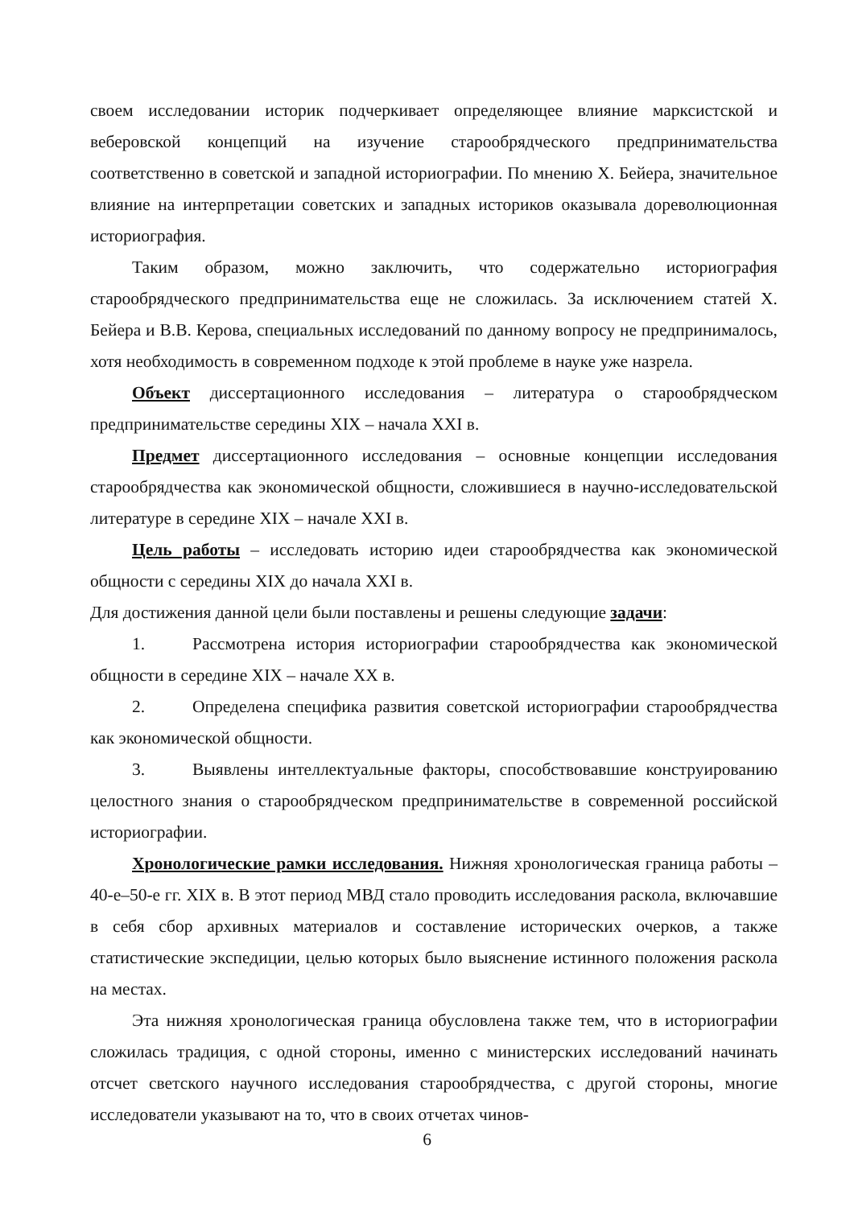своем исследовании историк подчеркивает определяющее влияние марксистской и веберовской концепций на изучение старообрядческого предпринимательства соответственно в советской и западной историографии. По мнению Х. Бейера, значительное влияние на интерпретации советских и западных историков оказывала дореволюционная историография.
Таким образом, можно заключить, что содержательно историография старообрядческого предпринимательства еще не сложилась. За исключением статей Х. Бейера и В.В. Керова, специальных исследований по данному вопросу не предпринималось, хотя необходимость в современном подходе к этой проблеме в науке уже назрела.
Объект диссертационного исследования – литература о старообрядческом предпринимательстве середины XIX – начала XXI в.
Предмет диссертационного исследования – основные концепции исследования старообрядчества как экономической общности, сложившиеся в научно-исследовательской литературе в середине XIX – начале XXI в.
Цель работы – исследовать историю идеи старообрядчества как экономической общности с середины XIX до начала XXI в.
Для достижения данной цели были поставлены и решены следующие задачи:
1. Рассмотрена история историографии старообрядчества как экономической общности в середине XIX – начале XX в.
2. Определена специфика развития советской историографии старообрядчества как экономической общности.
3. Выявлены интеллектуальные факторы, способствовавшие конструированию целостного знания о старообрядческом предпринимательстве в современной российской историографии.
Хронологические рамки исследования. Нижняя хронологическая граница работы – 40-е–50-е гг. XIX в. В этот период МВД стало проводить исследования раскола, включавшие в себя сбор архивных материалов и составление исторических очерков, а также статистические экспедиции, целью которых было выяснение истинного положения раскола на местах.
Эта нижняя хронологическая граница обусловлена также тем, что в историографии сложилась традиция, с одной стороны, именно с министерских исследований начинать отсчет светского научного исследования старообрядчества, с другой стороны, многие исследователи указывают на то, что в своих отчетах чинов-
6